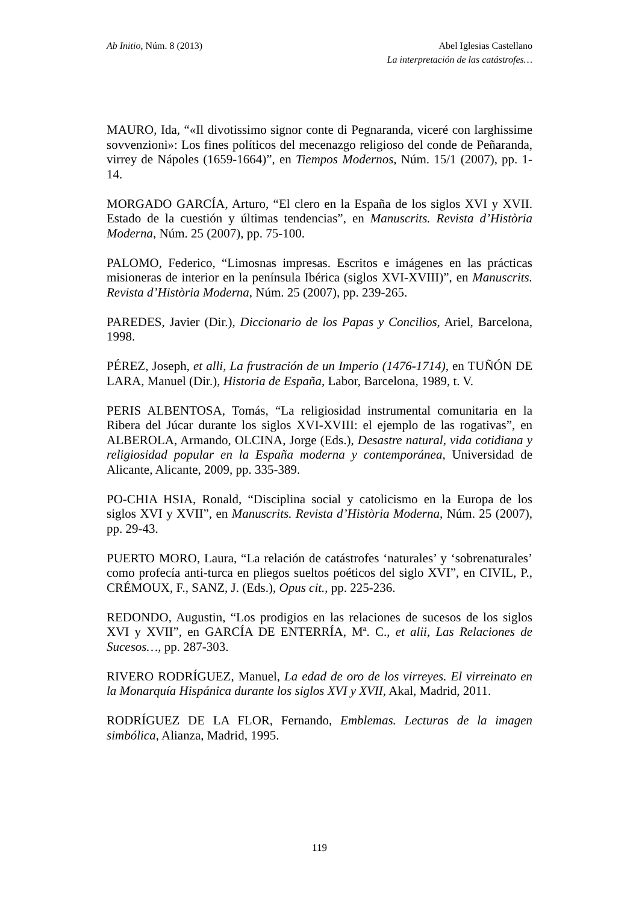Ab Initio, Núm. 8 (2013) Abel Iglesias Castellano
La interpretación de las catástrofes…
MAURO, Ida, “«Il divotissimo signor conte di Pegnaranda, viceré con larghissime sovvenzioni»: Los fines políticos del mecenazgo religioso del conde de Peñaranda, virrey de Nápoles (1659-1664)”, en Tiempos Modernos, Núm. 15/1 (2007), pp. 1-14.
MORGADO GARCÍA, Arturo, “El clero en la España de los siglos XVI y XVII. Estado de la cuestión y últimas tendencias”, en Manuscrits. Revista d’Història Moderna, Núm. 25 (2007), pp. 75-100.
PALOMO, Federico, “Limosnas impresas. Escritos e imágenes en las prácticas misioneras de interior en la península Ibérica (siglos XVI-XVIII)”, en Manuscrits. Revista d’Història Moderna, Núm. 25 (2007), pp. 239-265.
PAREDES, Javier (Dir.), Diccionario de los Papas y Concilios, Ariel, Barcelona, 1998.
PÉREZ, Joseph, et alli, La frustración de un Imperio (1476-1714), en TUÑÓN DE LARA, Manuel (Dir.), Historia de España, Labor, Barcelona, 1989, t. V.
PERIS ALBENTOSA, Tomás, “La religiosidad instrumental comunitaria en la Ribera del Júcar durante los siglos XVI-XVIII: el ejemplo de las rogativas”, en ALBEROLA, Armando, OLCINA, Jorge (Eds.), Desastre natural, vida cotidiana y religiosidad popular en la España moderna y contemporánea, Universidad de Alicante, Alicante, 2009, pp. 335-389.
PO-CHIA HSIA, Ronald, “Disciplina social y catolicismo en la Europa de los siglos XVI y XVII”, en Manuscrits. Revista d’Història Moderna, Núm. 25 (2007), pp. 29-43.
PUERTO MORO, Laura, “La relación de catástrofes ‘naturales’ y ‘sobrenaturales’ como profecía anti-turca en pliegos sueltos poéticos del siglo XVI”, en CIVIL, P., CRÉMOUX, F., SANZ, J. (Eds.), Opus cit., pp. 225-236.
REDONDO, Augustin, “Los prodigios en las relaciones de sucesos de los siglos XVI y XVII”, en GARCÍA DE ENTERRÍA, Mª. C., et alii, Las Relaciones de Sucesos…, pp. 287-303.
RIVERO RODRÍGUEZ, Manuel, La edad de oro de los virreyes. El virreinato en la Monarquía Hispánica durante los siglos XVI y XVII, Akal, Madrid, 2011.
RODRÍGUEZ DE LA FLOR, Fernando, Emblemas. Lecturas de la imagen simbólica, Alianza, Madrid, 1995.
119